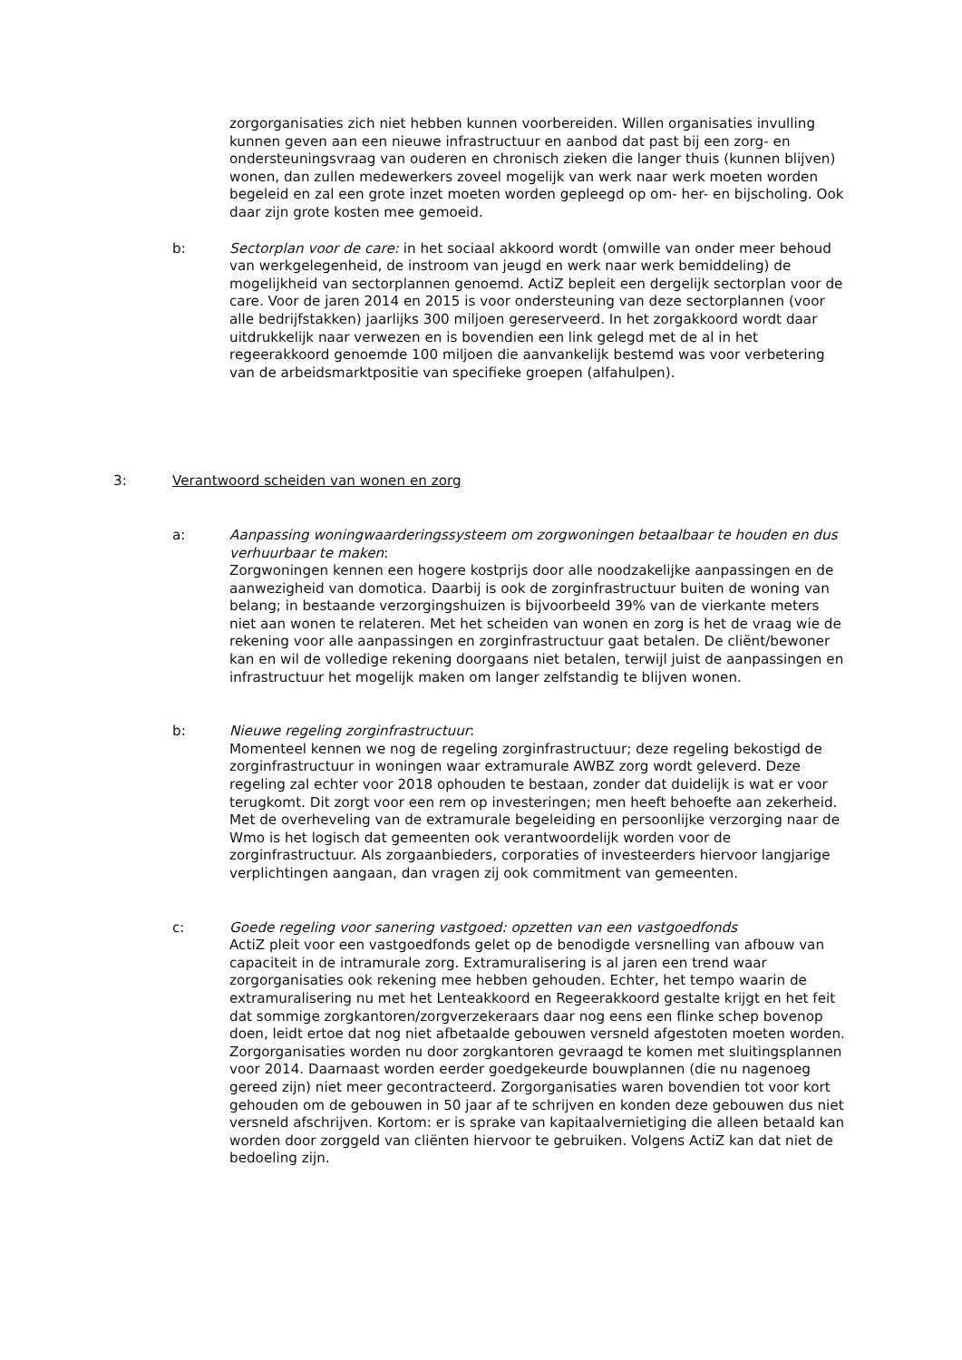zorgorganisaties zich niet hebben kunnen voorbereiden. Willen organisaties invulling kunnen geven aan een nieuwe infrastructuur en aanbod dat past bij een zorg- en ondersteuningsvraag van ouderen en chronisch zieken die langer thuis (kunnen blijven) wonen, dan zullen medewerkers zoveel mogelijk van werk naar werk moeten worden begeleid en zal een grote inzet moeten worden gepleegd op om- her- en bijscholing. Ook daar zijn grote kosten mee gemoeid.
b: Sectorplan voor de care: in het sociaal akkoord wordt (omwille van onder meer behoud van werkgelegenheid, de instroom van jeugd en werk naar werk bemiddeling) de mogelijkheid van sectorplannen genoemd. ActiZ bepleit een dergelijk sectorplan voor de care. Voor de jaren 2014 en 2015 is voor ondersteuning van deze sectorplannen (voor alle bedrijfstakken) jaarlijks 300 miljoen gereserveerd. In het zorgakkoord wordt daar uitdrukkelijk naar verwezen en is bovendien een link gelegd met de al in het regeerakkoord genoemde 100 miljoen die aanvankelijk bestemd was voor verbetering van de arbeidsmarktpositie van specifieke groepen (alfahulpen).
3: Verantwoord scheiden van wonen en zorg
a: Aanpassing woningwaarderingssysteem om zorgwoningen betaalbaar te houden en dus verhuurbaar te maken:
Zorgwoningen kennen een hogere kostprijs door alle noodzakelijke aanpassingen en de aanwezigheid van domotica. Daarbij is ook de zorginfrastructuur buiten de woning van belang; in bestaande verzorgingshuizen is bijvoorbeeld 39% van de vierkante meters niet aan wonen te relateren. Met het scheiden van wonen en zorg is het de vraag wie de rekening voor alle aanpassingen en zorginfrastructuur gaat betalen. De cliënt/bewoner kan en wil de volledige rekening doorgaans niet betalen, terwijl juist de aanpassingen en infrastructuur het mogelijk maken om langer zelfstandig te blijven wonen.
b: Nieuwe regeling zorginfrastructuur:
Momenteel kennen we nog de regeling zorginfrastructuur; deze regeling bekostigd de zorginfrastructuur in woningen waar extramurale AWBZ zorg wordt geleverd. Deze regeling zal echter voor 2018 ophouden te bestaan, zonder dat duidelijk is wat er voor terugkomt. Dit zorgt voor een rem op investeringen; men heeft behoefte aan zekerheid. Met de overheveling van de extramurale begeleiding en persoonlijke verzorging naar de Wmo is het logisch dat gemeenten ook verantwoordelijk worden voor de zorginfrastructuur. Als zorgaanbieders, corporaties of investeerders hiervoor langjarige verplichtingen aangaan, dan vragen zij ook commitment van gemeenten.
c: Goede regeling voor sanering vastgoed: opzetten van een vastgoedfonds
ActiZ pleit voor een vastgoedfonds gelet op de benodigde versnelling van afbouw van capaciteit in de intramurale zorg. Extramuralisering is al jaren een trend waar zorgorganisaties ook rekening mee hebben gehouden. Echter, het tempo waarin de extramuralisering nu met het Lenteakkoord en Regeerakkoord gestalte krijgt en het feit dat sommige zorgkantoren/zorgverzekeraars daar nog eens een flinke schep bovenop doen, leidt ertoe dat nog niet afbetaalde gebouwen versneld afgestoten moeten worden. Zorgorganisaties worden nu door zorgkantoren gevraagd te komen met sluitingsplannen voor 2014. Daarnaast worden eerder goedgekeurde bouwplannen (die nu nagenoeg gereed zijn) niet meer gecontracteerd. Zorgorganisaties waren bovendien tot voor kort gehouden om de gebouwen in 50 jaar af te schrijven en konden deze gebouwen dus niet versneld afschrijven. Kortom: er is sprake van kapitaalvernietiging die alleen betaald kan worden door zorggeld van cliënten hiervoor te gebruiken. Volgens ActiZ kan dat niet de bedoeling zijn.